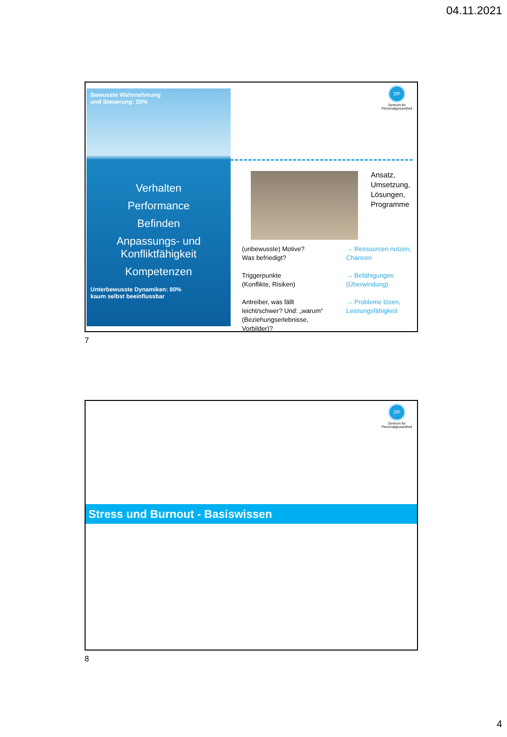04.11.2021
ZfP
Zentrum für Personalgesundheit
Bewusste Wahrnehmung
und Steuerung: 20%
Verhalten
Performance
Befinden
Anpassungs- und
Konfliktfähigkeit
Kompetenzen
Unterbewusste Dynamiken: 80%
kaum selbst beeinflussbar
Ansatz,
Umsetzung,
Lösungen,
Programme
(unbewusste) Motive?
Was befriedigt?
Triggerpunkte
(Konflikte, Risiken)
Antreiber, was fällt leicht/schwer? Und: „warum“ (Beziehungserlebnisse, Vorbilder)?
→ Ressourcen nutzen, Chancen
→ Befähigungen (Überwindung)
→ Probleme lösen, Leistungsfähigkeit
7
ZfP
Zentrum für Personalgesundheit
Stress und Burnout - Basiswissen
8
4